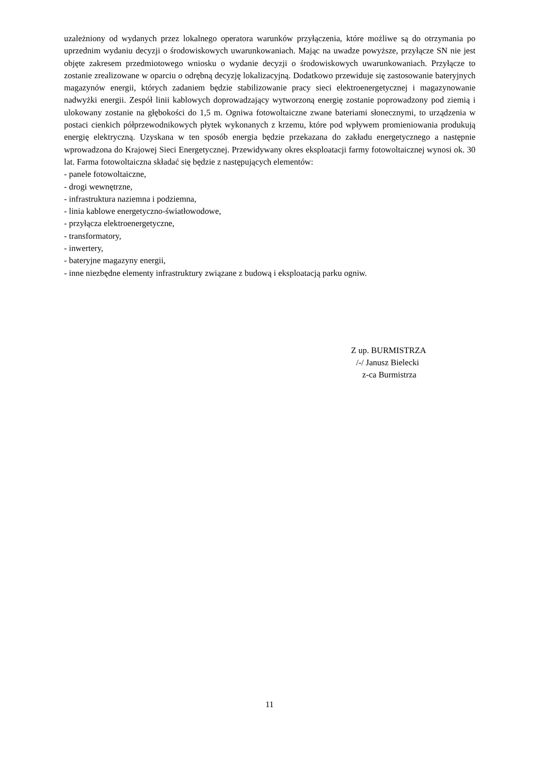uzależniony od wydanych przez lokalnego operatora warunków przyłączenia, które możliwe są do otrzymania po uprzednim wydaniu decyzji o środowiskowych uwarunkowaniach. Mając na uwadze powyższe, przyłącze SN nie jest objęte zakresem przedmiotowego wniosku o wydanie decyzji o środowiskowych uwarunkowaniach. Przyłącze to zostanie zrealizowane w oparciu o odrębną decyzję lokalizacyjną. Dodatkowo przewiduje się zastosowanie bateryjnych magazynów energii, których zadaniem będzie stabilizowanie pracy sieci elektroenergetycznej i magazynowanie nadwyżki energii. Zespół linii kablowych doprowadzający wytworzoną energię zostanie poprowadzony pod ziemią i ulokowany zostanie na głębokości do 1,5 m. Ogniwa fotowoltaiczne zwane bateriami słonecznymi, to urządzenia w postaci cienkich półprzewodnikowych płytek wykonanych z krzemu, które pod wpływem promieniowania produkują energię elektryczną. Uzyskana w ten sposób energia będzie przekazana do zakładu energetycznego a następnie wprowadzona do Krajowej Sieci Energetycznej. Przewidywany okres eksploatacji farmy fotowoltaicznej wynosi ok. 30 lat. Farma fotowoltaiczna składać się będzie z następujących elementów:
- panele fotowoltaiczne,
- drogi wewnętrzne,
- infrastruktura naziemna i podziemna,
- linia kablowe energetyczno-światłowodowe,
- przyłącza elektroenergetyczne,
- transformatory,
- inwertery,
- bateryjne magazyny energii,
- inne niezbędne elementy infrastruktury związane z budową i eksploatacją parku ogniw.
Z up. BURMISTRZA
/-/ Janusz Bielecki
z-ca Burmistrza
11